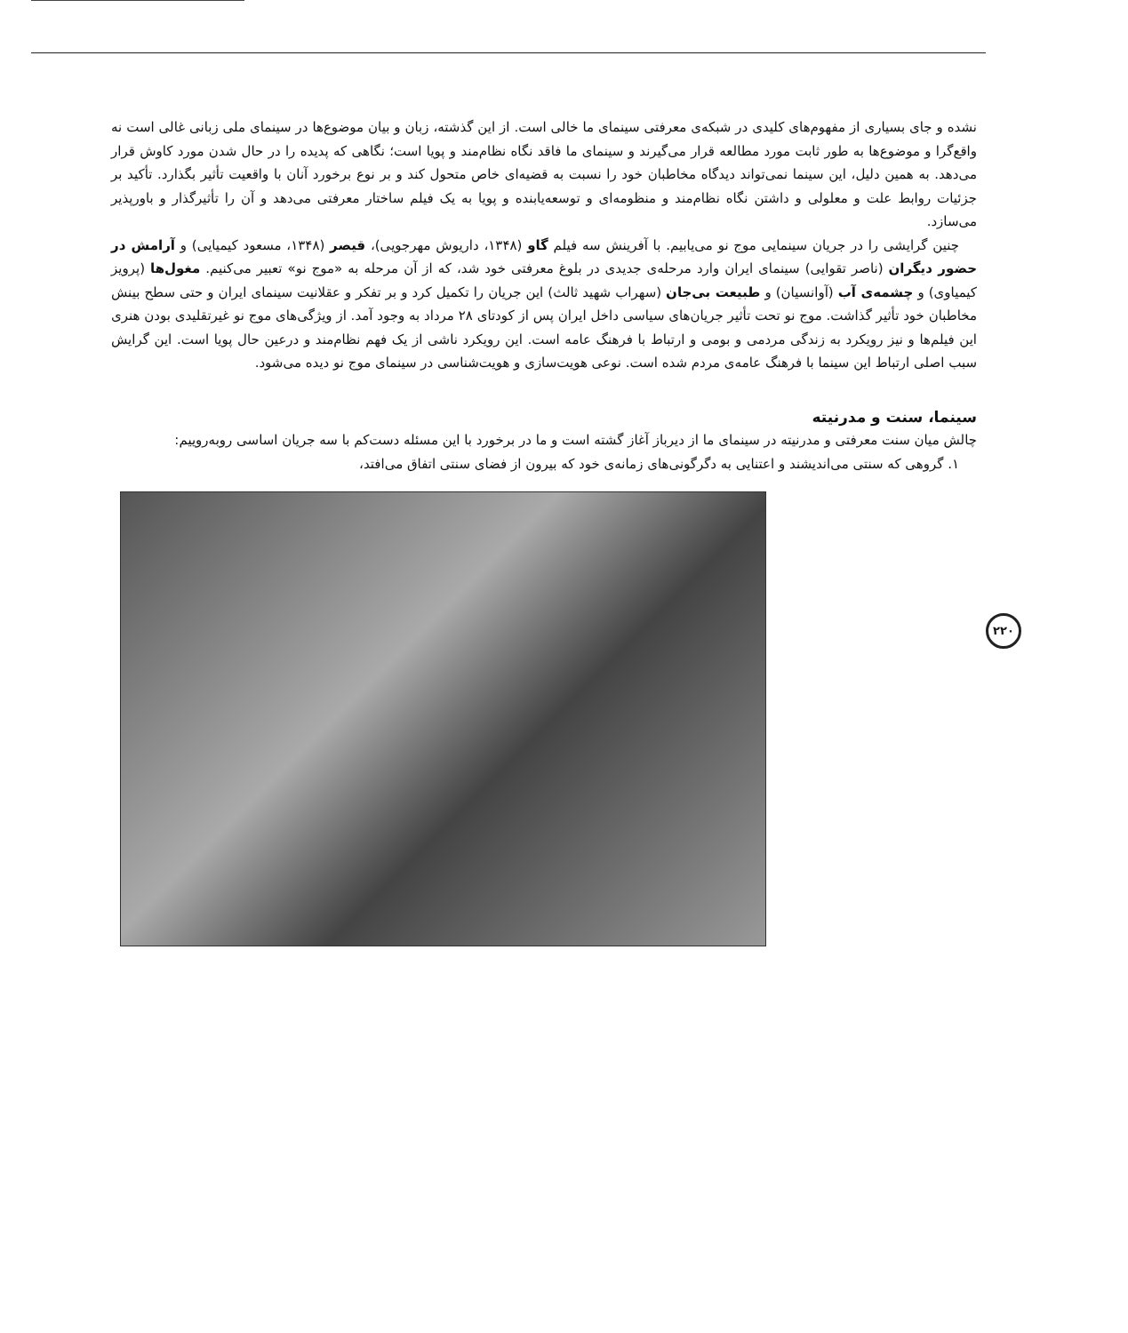نشده و جای بسیاری از مفهوم‌های کلیدی در شبکه‌ی معرفتی سینمای ما خالی است. از این گذشته، زبان و بیان موضوع‌ها در سینمای ملی زبانی غالی است نه واقع‌گرا و موضوع‌ها به طور ثابت مورد مطالعه قرار می‌گیرند و سینمای ما فاقد نگاه نظام‌مند و پویا است؛ نگاهی که پدیده را در حال شدن مورد کاوش قرار می‌دهد. به همین دلیل، این سینما نمی‌تواند دیدگاه مخاطبان خود را نسبت به قضیه‌ای خاص متحول کند و بر نوع برخورد آنان با واقعیت تأثیر بگذارد. تأکید بر جزئیات روابط علت و معلولی و داشتن نگاه نظام‌مند و منظومه‌ای و توسعه‌یابنده و پویا به یک فیلم ساختار معرفتی می‌دهد و آن را تأثیرگذار و باورپذیر می‌سازد.
چنین گرایشی را در جریان سینمایی موج نو می‌یابیم. با آفرینش سه فیلم گاو (۱۳۴۸، داریوش مهرجویی)، قیصر (۱۳۴۸، مسعود کیمیایی) و آرامش در حضور دیگران (ناصر تقوایی) سینمای ایران وارد مرحله‌ی جدیدی در بلوغ معرفتی خود شد، که از آن مرحله به «موج نو» تعبیر می‌کنیم. مغول‌ها (پرویز کیمیاوی) و چشمه‌ی آب (آوانسیان) و طبیعت بی‌جان (سهراب شهید ثالث) این جریان را تکمیل کرد و بر تفکر و عقلانیت سینمای ایران و حتی سطح بینش مخاطبان خود تأثیر گذاشت. موج نو تحت تأثیر جریان‌های سیاسی داخل ایران پس از کودتای ۲۸ مرداد به وجود آمد. از ویژگی‌های موج نو غیرتقلیدی بودن هنری این فیلم‌ها و نیز رویکرد به زندگی مردمی و بومی و ارتباط با فرهنگ عامه است. این رویکرد ناشی از یک فهم نظام‌مند و درعین حال پویا است. این گرایش سبب اصلی ارتباط این سینما با فرهنگ عامه‌ی مردم شده است. نوعی هویت‌سازی و هویت‌شناسی در سینمای موج نو دیده می‌شود.
سینما، سنت و مدرنیته
چالش میان سنت معرفتی و مدرنیته در سینمای ما از دیرباز آغاز گشته است و ما در برخورد با این مسئله دست‌کم با سه جریان اساسی روبه‌روییم:
۱. گروهی که سنتی می‌اندیشند و اعتنایی به دگرگونی‌های زمانه‌ی خود که بیرون از فضای سنتی اتفاق می‌افتد،
۲۲۰